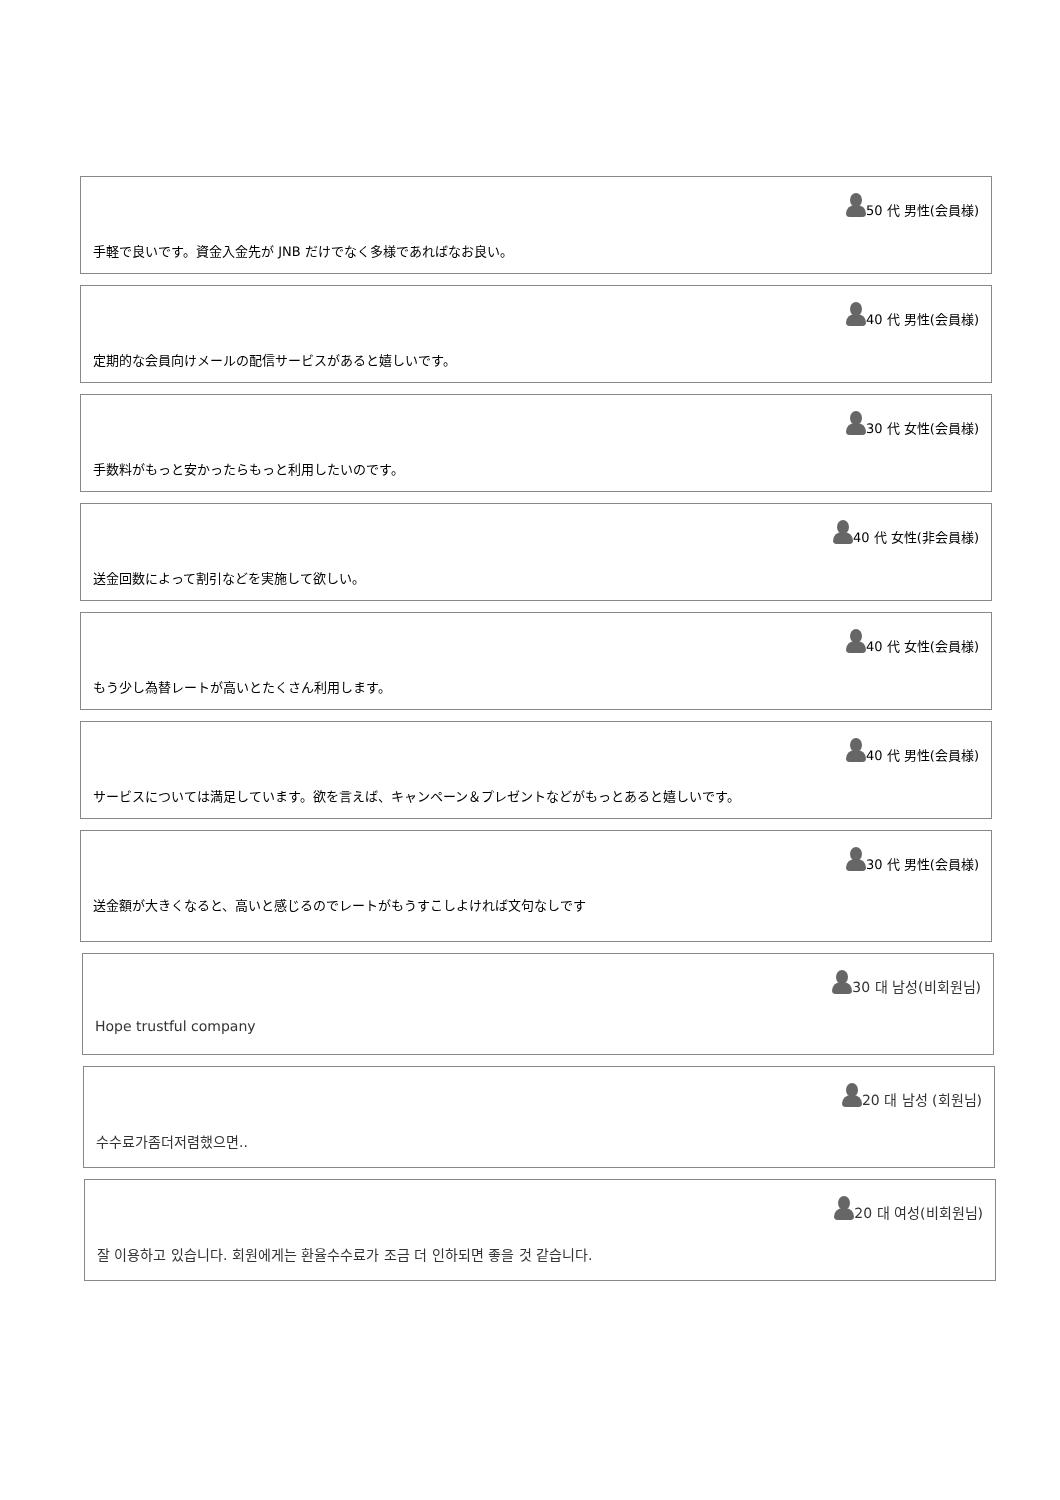50 代 男性(会員様)
手軽で良いです。資金入金先が JNB だけでなく多様であればなお良い。
40 代 男性(会員様)
定期的な会員向けメールの配信サービスがあると嬉しいです。
30 代 女性(会員様)
手数料がもっと安かったらもっと利用したいのです。
40 代 女性(非会員様)
送金回数によって割引などを実施して欲しい。
40 代 女性(会員様)
もう少し為替レートが高いとたくさん利用します。
40 代 男性(会員様)
サービスについては満足しています。欲を言えば、キャンペーン＆プレゼントなどがもっとあると嬉しいです。
30 代 男性(会員様)
送金額が大きくなると、高いと感じるのでレートがもうすこしよければ文句なしです
30 대 남성(비회원님)
Hope trustful company
20 대 남성 (회원님)
수수료가좀더저렴했으면..
20 대 여성(비회원님)
잘 이용하고 있습니다. 회원에게는 환율수수료가 조금 더 인하되면 좋을 것 같습니다.